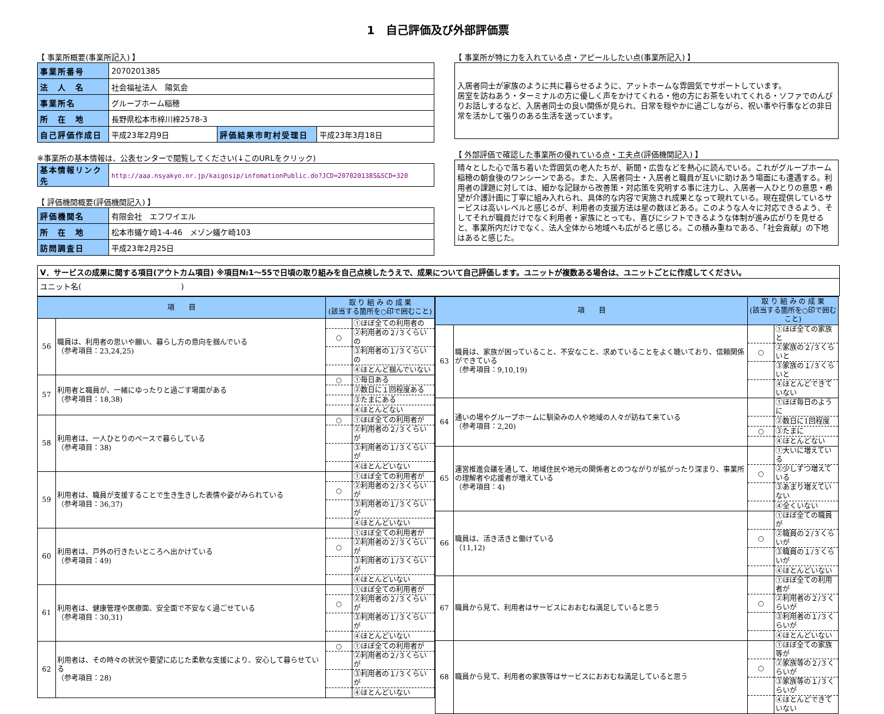1　自己評価及び外部評価票
【 事業所概要(事業所記入) 】
| 事業所番号 | 2070201385 | | |
| 法 人 名 | 社会福祉法人 陽気会 | | |
| 事業所名 | グループホーム稲穂 | | |
| 所 在 地 | 長野県松本市梓川梓2578-3 | | |
| 自己評価作成日 | 平成23年2月9日 | 評価結果市町村受理日 | 平成23年3月18日 |
※事業所の基本情報は、公表センターで閲覧してください(↓このURLをクリック)
| 基本情報リンク先 | http://aaa.nsyakyo.or.jp/kaigosip/infomationPublic.do?JCD=2070201385&SCD=320 |
【 評価機関概要(評価機関記入) 】
| 評価機関名 | 有限会社 エフワイエル |
| 所 在 地 | 松本市蟻ケ崎1-4-46 メゾン蟻ケ崎103 |
| 訪問調査日 | 平成23年2月25日 |
【 事業所が特に力を入れている点・アピールしたい点(事業所記入) 】
入居者同士が家族のように共に暮らせるように、アットホームな雰囲気でサポートしています。
居室を訪ねあう・ターミナルの方に優しく声をかけてくれる・他の方にお茶をいれてくれる・ソファでのんびりお話しするなど、入居者同士の良い関係が見られ、日常を穏やかに過ごしながら、祝い事や行事などの非日常を活かして張りのある生活を送っています。
【 外部評価で確認した事業所の優れている点・工夫点(評価機関記入) 】
晴々とした心で落ち着いた雰囲気の老人たちが、新聞・広告などを熱心に読んでいる。これがグループホーム稲穂の朝食後のワンシーンである。また、入居者同士・入居者と職員が互いに助けあう場面にも遭遇する。利用者の課題に対しては、細かな記録から改善策・対応策を究明する事に注力し、入居者一人ひとりの意思・希望が介護計画に丁寧に組み入れられ、具体的な内容で実施され成果となって現れている。現在提供しているサービスは高いレベルと感じるが、利用者の支援方法は星の数ほどある。このような人々に対応できるよう、そしてそれが職員だけでなく利用者・家族にとっても、喜びにシフトできるような体制が進み広がりを見せると、事業所内だけでなく、法人全体から地域へも広がると感じる。この積み重ねである、「社会貢献」の下地はあると感じた。
Ⅴ．サービスの成果に関する項目(アウトカム項目) ※項目№1～55で日頃の取り組みを自己点検したうえで、成果について自己評価します。ユニットが複数ある場合は、ユニットごとに作成してください。
ユニット名(　　　　　　　　　　　　　)
| 項 目 | | 取 り 組 み の 成 果 (該当する箇所を○印で囲むこと) | |
| --- | --- | --- | --- |
| 56 | 職員は、利用者の思いや願い、暮らし方の意向を掴んでいる （参考項目：23,24,25) | | ①ほぼ全ての利用者の |
| | | ○ | ②利用者の２/３くらいの |
| | | | ③利用者の１/３くらいの |
| | | | ④ほとんど掴んでいない |
| 57 | 利用者と職員が、一緒にゆったりと過ごす場面がある （参考項目：18,38) | ○ | ①毎日ある |
| | | | ②数日に１回程度ある |
| | | | ③たまにある |
| | | | ④ほとんどない |
| 58 | 利用者は、一人ひとりのペースで暮らしている （参考項目：38) | ○ | ①ほぼ全ての利用者が |
| | | | ②利用者の２/３くらいが |
| | | | ③利用者の１/３くらいが |
| | | | ④ほとんどいない |
| 59 | 利用者は、職員が支援することで生き生きした表情や姿がみられている （参考項目：36,37) | | ①ほぼ全ての利用者が |
| | | ○ | ②利用者の２/３くらいが |
| | | | ③利用者の１/３くらいが |
| | | | ④ほとんどいない |
| 60 | 利用者は、戸外の行きたいところへ出かけている （参考項目：49) | | ①ほぼ全ての利用者が |
| | | ○ | ②利用者の２/３くらいが |
| | | | ③利用者の１/３くらいが |
| | | | ④ほとんどいない |
| 61 | 利用者は、健康管理や医療面、安全面で不安なく過ごせている （参考項目：30,31) | | ①ほぼ全ての利用者が |
| | | ○ | ②利用者の２/３くらいが |
| | | | ③利用者の１/３くらいが |
| | | | ④ほとんどいない |
| 62 | 利用者は、その時々の状況や要望に応じた柔軟な支援により、安心して暮らせている （参考項目：28) | ○ | ①ほぼ全ての利用者が |
| | | | ②利用者の２/３くらいが |
| | | | ③利用者の１/３くらいが |
| | | | ④ほとんどいない |
| 項 目 | | 取 り 組 み の 成 果 (該当する箇所を○印で囲むこと) | |
| --- | --- | --- | --- |
| 63 | 職員は、家族が困っていること、不安なこと、求めていることをよく聴いており、信頼関係ができている （参考項目：9,10,19) | | ①ほぼ全ての家族と |
| | | ○ | ②家族の２/３くらいと |
| | | | ③家族の１/３くらいと |
| | | | ④ほとんどできていない |
| 64 | 通いの場やグループホームに馴染みの人や地域の人々が訪ねて来ている （参考項目：2,20) | | ①ほぼ毎日のように |
| | | | ②数日に1回程度 |
| | | ○ | ③たまに |
| | | | ④ほとんどない |
| 65 | 運営推進会議を通して、地域住民や地元の関係者とのつながりが拡がったり深まり、事業所の理解者や応援者が増えている （参考項目：4) | | ①大いに増えている |
| | | ○ | ②少しずつ増えている |
| | | | ③あまり増えていない |
| | | | ④全くいない |
| 66 | 職員は、活き活きと働けている （11,12) | | ①ほぼ全ての職員が |
| | | ○ | ②職員の２/３くらいが |
| | | | ③職員の１/３くらいが |
| | | | ④ほとんどいない |
| 67 | 職員から見て、利用者はサービスにおおむね満足していると思う | | ①ほぼ全ての利用者が |
| | | ○ | ②利用者の２/３くらいが |
| | | | ③利用者の１/３くらいが |
| | | | ④ほとんどいない |
| 68 | 職員から見て、利用者の家族等はサービスにおおむね満足していると思う | | ①ほぼ全ての家族等が |
| | | ○ | ②家族等の２/３くらいが |
| | | | ③家族等の１/３くらいが |
| | | | ④ほとんどできていない |